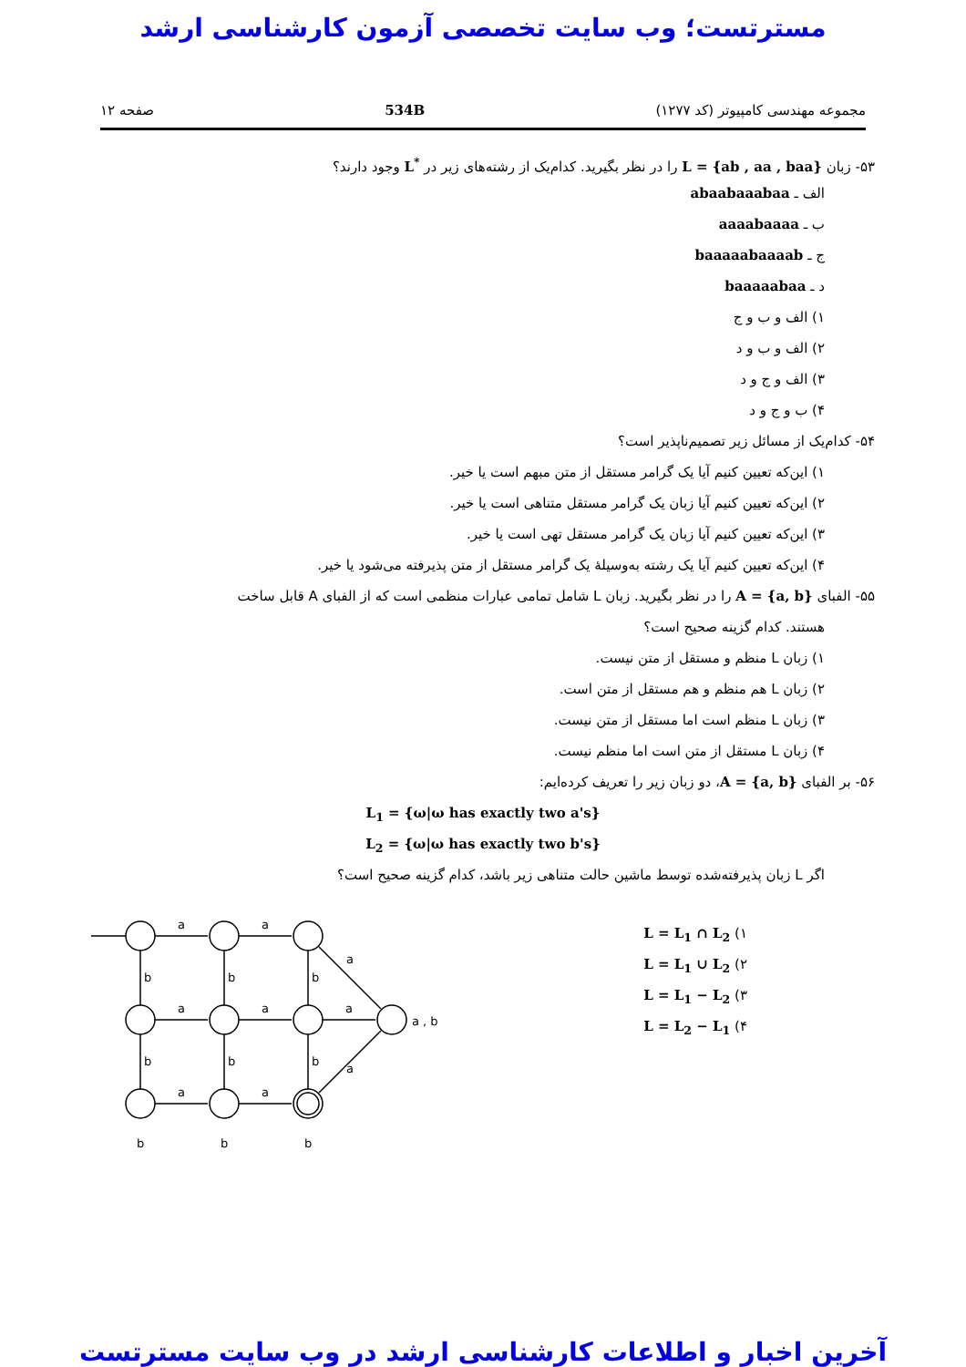مسترتست؛ وب سایت تخصصی آزمون کارشناسی ارشد
مجموعه مهندسی کامپیوتر (کد ۱۲۷۷) 534B صفحه ۱۲
۵۳- زبان L = {ab , aa , baa} را در نظر بگیرید. کدام‌یک از رشته‌های زیر در L<sup>*</sup> وجود دارند؟
الف ـ abaabaaabaa
ب ـ aaaabaaaa
ج ـ baaaaabaaaab
د ـ baaaaabaa
۱) الف و ب و ج
۲) الف و ب و د
۳) الف و ج و د
۴) ب و ج و د
۵۴- کدام‌یک از مسائل زیر تصمیم‌ناپذیر است؟
۱) این‌که تعیین کنیم آیا یک گرامر مستقل از متن مبهم است یا خیر.
۲) این‌که تعیین کنیم آیا زبان یک گرامر مستقل متناهی است یا خیر.
۳) این‌که تعیین کنیم آیا زبان یک گرامر مستقل تهی است یا خیر.
۴) این‌که تعیین کنیم آیا یک رشته به‌وسیلهٔ یک گرامر مستقل از متن پذیرفته می‌شود یا خیر.
۵۵- الفبای A = {a, b} را در نظر بگیرید. زبان L شامل تمامی عبارات منظمی است که از الفبای A قابل ساخت
هستند. کدام گزینه صحیح است؟
۱) زبان L منظم و مستقل از متن نیست.
۲) زبان L هم منظم و هم مستقل از متن است.
۳) زبان L منظم است اما مستقل از متن نیست.
۴) زبان L مستقل از متن است اما منظم نیست.
۵۶- بر الفبای A = {a, b}، دو زبان زیر را تعریف کرده‌ایم:
L<sub>1</sub> = {ω|ω has exactly two a's}
L<sub>2</sub> = {ω|ω has exactly two b's}
اگر L زبان پذیرفته‌شده توسط ماشین حالت متناهی زیر باشد، کدام گزینه صحیح است؟
۱) L = L<sub>1</sub> ∩ L<sub>2</sub>
۲) L = L<sub>1</sub> ∪ L<sub>2</sub>
۳) L = L<sub>1</sub> − L<sub>2</sub>
۴) L = L<sub>2</sub> − L<sub>1</sub>
a
a
a
a
a
a
a
a
a
b
b
b
b
b
b
b
b
b
a , b
آخرین اخبار و اطلاعات کارشناسی ارشد در وب سایت مسترتست